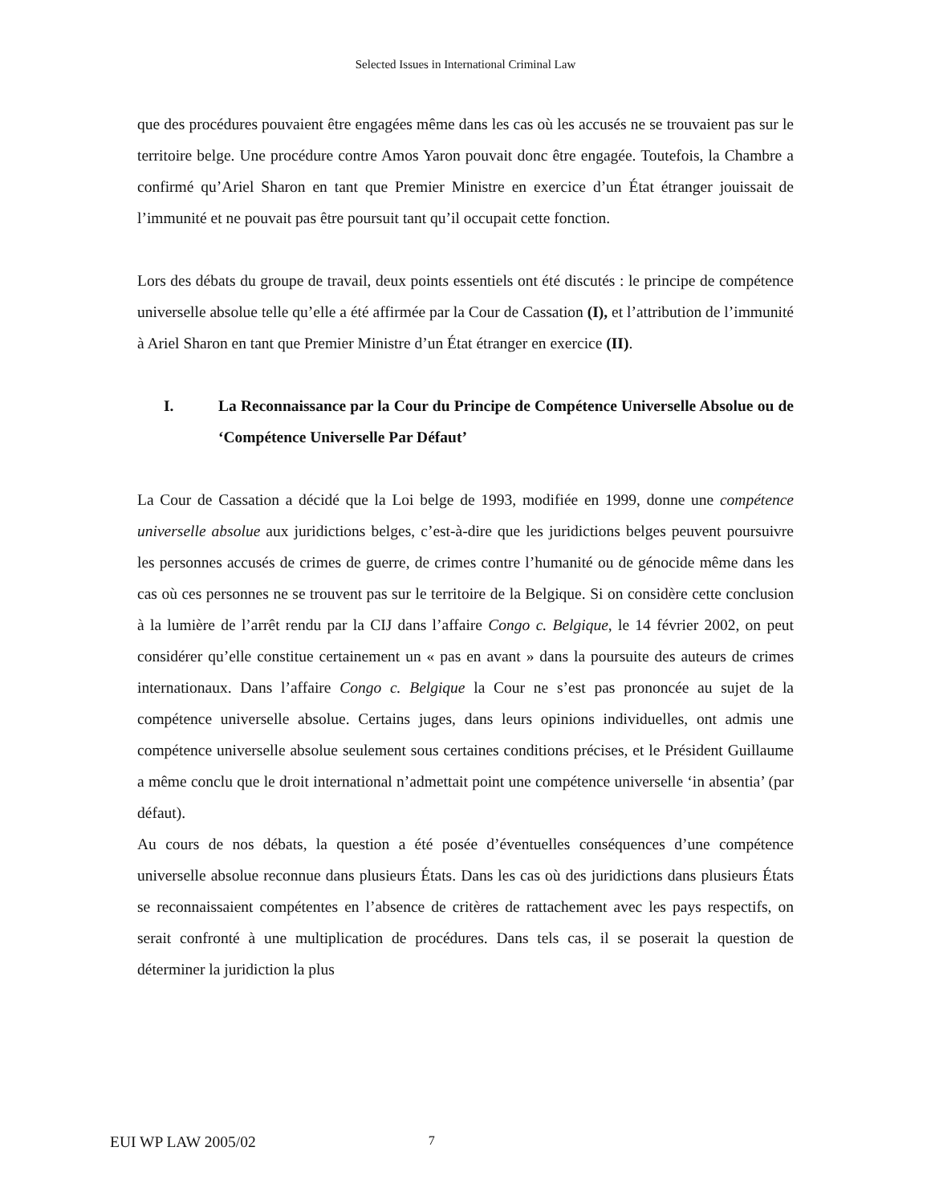Selected Issues in International Criminal Law
que des procédures pouvaient être engagées même dans les cas où les accusés ne se trouvaient pas sur le territoire belge. Une procédure contre Amos Yaron pouvait donc être engagée. Toutefois, la Chambre a confirmé qu’Ariel Sharon en tant que Premier Ministre en exercice d’un État étranger jouissait de l’immunité et ne pouvait pas être poursuit tant qu’il occupait cette fonction.
Lors des débats du groupe de travail, deux points essentiels ont été discutés : le principe de compétence universelle absolue telle qu’elle a été affirmée par la Cour de Cassation (I), et l’attribution de l’immunité à Ariel Sharon en tant que Premier Ministre d’un État étranger en exercice (II).
I. La Reconnaissance par la Cour du Principe de Compétence Universelle Absolue ou de ‘Compétence Universelle Par Défaut’
La Cour de Cassation a décidé que la Loi belge de 1993, modifiée en 1999, donne une compétence universelle absolue aux juridictions belges, c’est-à-dire que les juridictions belges peuvent poursuivre les personnes accusés de crimes de guerre, de crimes contre l’humanité ou de génocide même dans les cas où ces personnes ne se trouvent pas sur le territoire de la Belgique. Si on considère cette conclusion à la lumière de l’arrêt rendu par la CIJ dans l’affaire Congo c. Belgique, le 14 février 2002, on peut considérer qu’elle constitue certainement un « pas en avant » dans la poursuite des auteurs de crimes internationaux. Dans l’affaire Congo c. Belgique la Cour ne s’est pas prononcée au sujet de la compétence universelle absolue. Certains juges, dans leurs opinions individuelles, ont admis une compétence universelle absolue seulement sous certaines conditions précises, et le Président Guillaume a même conclu que le droit international n’admettait point une compétence universelle ‘in absentia’ (par défaut).
Au cours de nos débats, la question a été posée d’éventuelles conséquences d’une compétence universelle absolue reconnue dans plusieurs États. Dans les cas où des juridictions dans plusieurs États se reconnaissaient compétentes en l’absence de critères de rattachement avec les pays respectifs, on serait confronté à une multiplication de procédures. Dans tels cas, il se poserait la question de déterminer la juridiction la plus
EUI WP LAW 2005/02 7